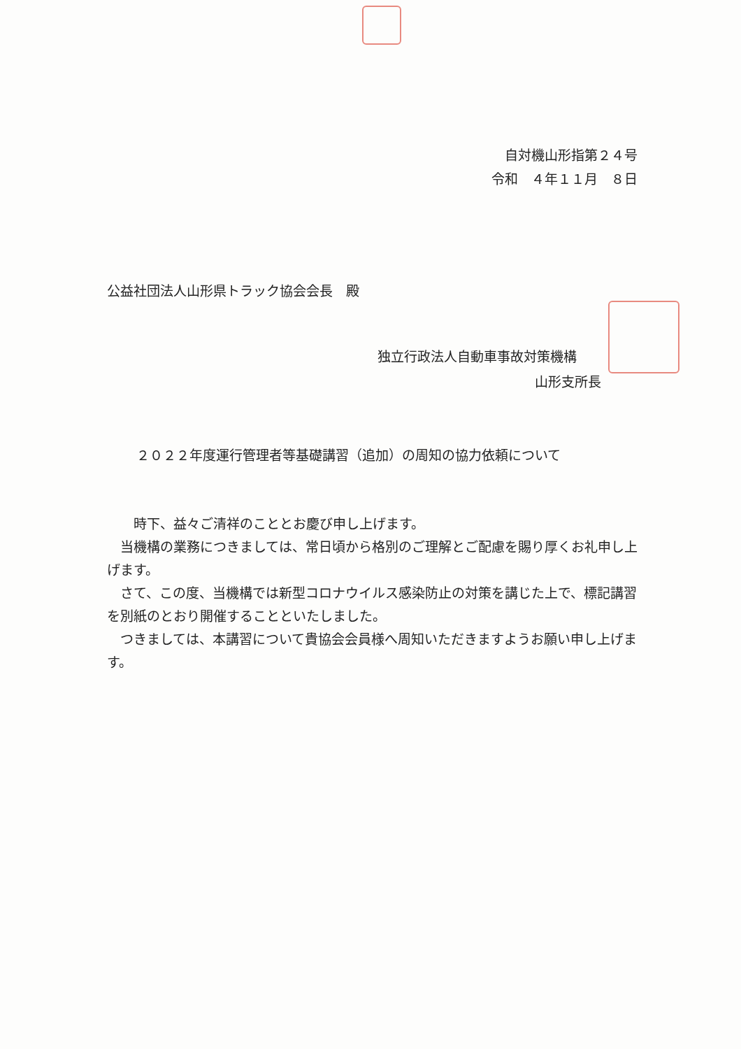自対機山形指第２４号
令和　４年１１月　８日
公益社団法人山形県トラック協会会長　殿
独立行政法人自動車事故対策機構
山形支所長
２０２２年度運行管理者等基礎講習（追加）の周知の協力依頼について
　時下、益々ご清祥のこととお慶び申し上げます。
当機構の業務につきましては、常日頃から格別のご理解とご配慮を賜り厚くお礼申し上げます。
さて、この度、当機構では新型コロナウイルス感染防止の対策を講じた上で、標記講習を別紙のとおり開催することといたしました。
つきましては、本講習について貴協会会員様へ周知いただきますようお願い申し上げます。